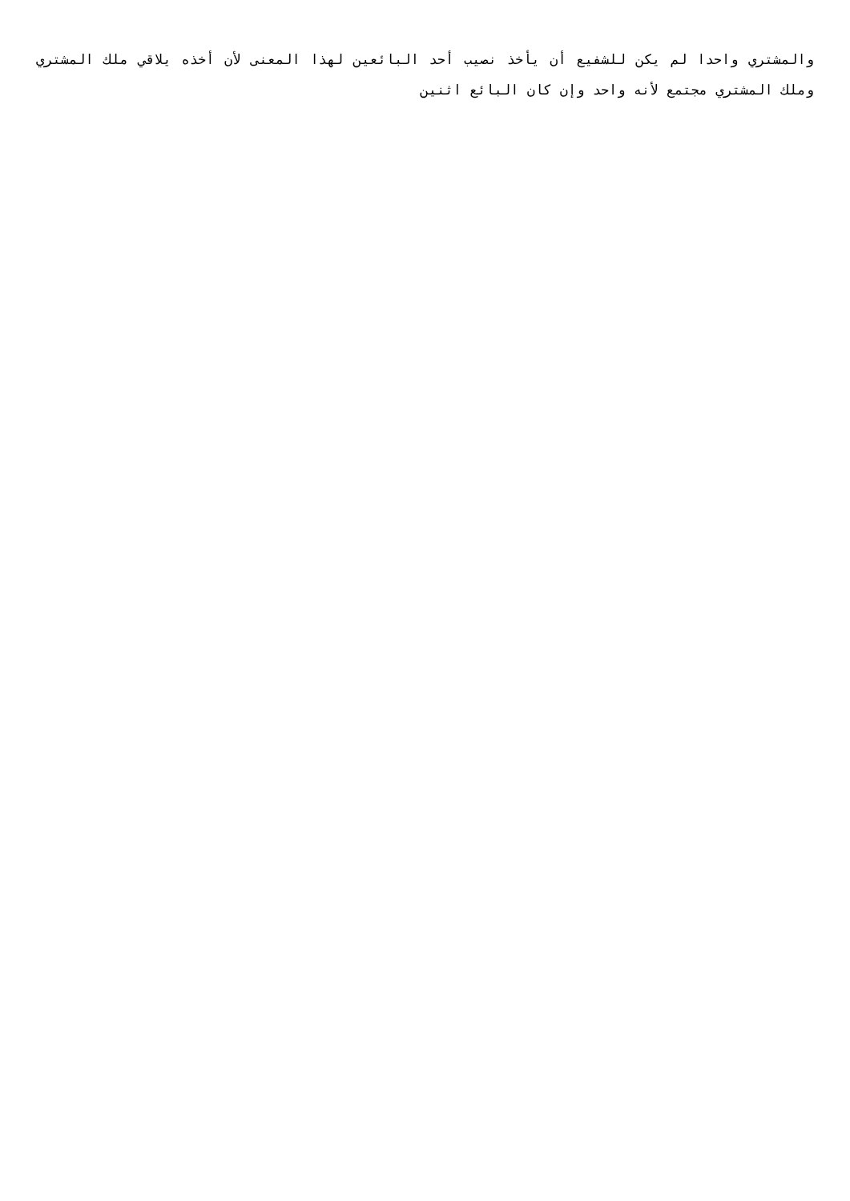والمشتري واحدا لم يكن للشفيع أن يأخذ نصيب أحد البائعين لهذا المعنى لأن أخذه يلاقي ملك المشتري وملك المشتري مجتمع لأنه واحد وإن كان البائع اثنين